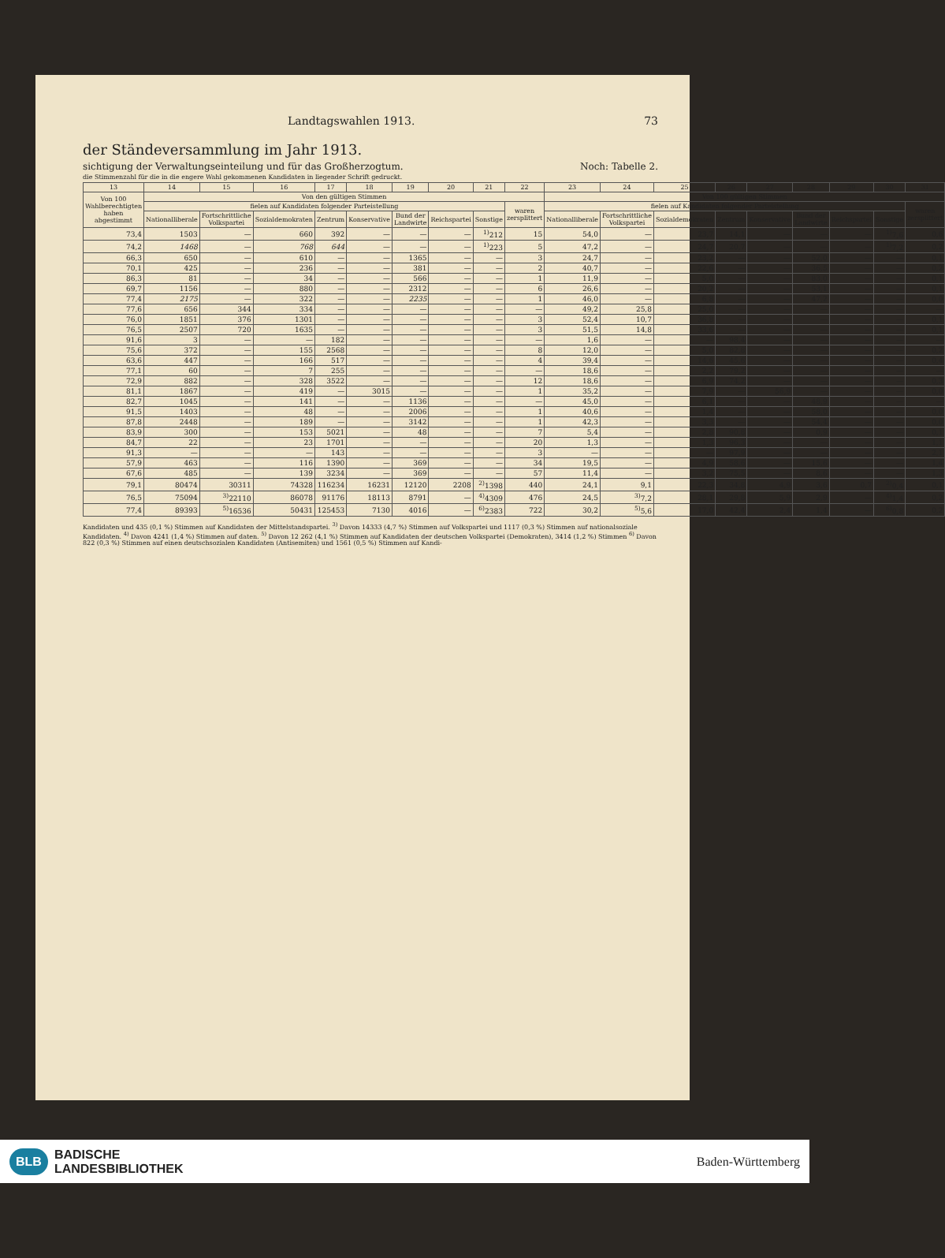Landtagswahlen 1913. 73
der Ständeversammlung im Jahr 1913.
sichtigung der Verwaltungseinteilung und für das Großherzogtum. Noch: Tabelle 2.
die Stimmenzahl für die in die engere Wahl gekommenen Kandidaten in liegender Schrift gedruckt.
| 13 | 14 | 15 | 16 | 17 | 18 | 19 | 20 | 21 | 22 | 23 | 24 | 25 | 26 | 27 | 28 | 29 | 30 | 31 |
| --- | --- | --- | --- | --- | --- | --- | --- | --- | --- | --- | --- | --- | --- | --- | --- | --- | --- | --- |
| Von 100 Wahlberechtigten haben abgestimmt | Von den gültigen Stimmen | | | | | | | | | Von 100 gültigen Stimmen | | | | | | | | |
| | fielen auf Kandidaten folgender Parteistellung | | | | | | | | waren zersplittert | fielen auf Kandidaten folgender Parteistellung | | | | | | | | waren zersplittert |
| | Nationalliberale | Fortschrittliche Volkspartei | Sozialdemokraten | Zentrum | Konservative | Bund der Landwirte | Reichspartei | Sonstige | | Nationalliberale | Fortschrittliche Volkspartei | Sozialdemokraten | Zentrum | Konservative | Bund der Landwirte | Reichspartei | Sonstige | |
| 73,4 | 1503 | — | 660 | 392 | — | — | — | <sup>1)</sup> 212 | 15 | 54,0 | — | 23,7 | 14,1 | — | — | — | <sup>1)</sup> 7,6 | 0,6 |
| 74,2 | 1468 | — | 768 | 644 | — | — | — | <sup>1)</sup> 223 | 5 | 47,2 | — | 24,7 | 20,7 | — | — | — | <sup>1)</sup> 7,2 | 0,2 |
| 66,3 | 650 | — | 610 | — | — | 1365 | — | — | 3 | 24,7 | — | 23,2 | — | — | 52,0 | — | — | 0,1 |
| 70,1 | 425 | — | 236 | — | — | 381 | — | — | 2 | 40,7 | — | 22,6 | — | — | 36,5 | — | — | 0,2 |
| 86,3 | 81 | — | 34 | — | — | 566 | — | — | 1 | 11,9 | — | 5,0 | — | — | 83,0 | — | — | 0,1 |
| 69,7 | 1156 | — | 880 | — | — | 2312 | — | — | 6 | 26,6 | — | 20,2 | — | — | 53,1 | — | — | 0,1 |
| 77,4 | 2175 | — | 322 | — | — | 2235 | — | — | 1 | 46,0 | — | 6,8 | — | — | 47,2 | — | — | 0,0 |
| 77,6 | 656 | 344 | 334 | — | — | — | — | — | — | 49,2 | 25,8 | 25,0 | — | — | — | — | — | — |
| 76,0 | 1851 | 376 | 1301 | — | — | — | — | — | 3 | 52,4 | 10,7 | 36,8 | — | — | — | — | — | 0,1 |
| 76,5 | 2507 | 720 | 1635 | — | — | — | — | — | 3 | 51,5 | 14,8 | 33,6 | — | — | — | — | — | 0,1 |
| 91,6 | 3 | — | — | 182 | — | — | — | — | — | 1,6 | — | — | 98,4 | — | — | — | — | — |
| 75,6 | 372 | — | 155 | 2568 | — | — | — | — | 8 | 12,0 | — | 5,0 | 82,8 | — | — | — | — | 0,2 |
| 63,6 | 447 | — | 166 | 517 | — | — | — | — | 4 | 39,4 | — | 14,6 | 45,6 | — | — | — | — | 0,4 |
| 77,1 | 60 | — | 7 | 255 | — | — | — | — | — | 18,6 | — | 2,2 | 79,2 | — | — | — | — | — |
| 72,9 | 882 | — | 328 | 3522 | — | — | — | — | 12 | 18,6 | — | 6,9 | 74,2 | — | — | — | — | 0,3 |
| 81,1 | 1867 | — | 419 | — | 3015 | — | — | — | 1 | 35,2 | — | 7,9 | — | 56,9 | — | — | — | 0,0 |
| 82,7 | 1045 | — | 141 | — | — | 1136 | — | — | — | 45,0 | — | 6,1 | — | — | 48,9 | — | — | — |
| 91,5 | 1403 | — | 48 | — | — | 2006 | — | — | 1 | 40,6 | — | 1,4 | — | — | 58,0 | — | — | 0,0 |
| 87,8 | 2448 | — | 189 | — | — | 3142 | — | — | 1 | 42,3 | — | 3,3 | — | — | 54,4 | — | — | 0,0 |
| 83,9 | 300 | — | 153 | 5021 | — | 48 | — | — | 7 | 5,4 | — | 2,8 | 90,8 | — | 0,9 | — | — | 0,1 |
| 84,7 | 22 | — | 23 | 1701 | — | — | — | — | 20 | 1,3 | — | 1,3 | 96,3 | — | — | — | — | 1,1 |
| 91,3 | — | — | — | 143 | — | — | — | — | 3 | — | — | — | 97,9 | — | — | — | — | 2,1 |
| 57,9 | 463 | — | 116 | 1390 | — | 369 | — | — | 34 | 19,5 | — | 4,9 | 58,6 | — | 15,6 | — | — | 1,4 |
| 67,6 | 485 | — | 139 | 3234 | — | 369 | — | — | 57 | 11,4 | — | 3,2 | 75,5 | — | 8,6 | — | — | 1,3 |
| 79,1 | 80474 | 30311 | 74328 | 116234 | 16231 | 12120 | 2208 | <sup>2)</sup> 1398 | 440 | 24,1 | 9,1 | 22,3 | 34,8 | 4,9 | 3,6 | 0,7 | <sup>2)</sup> 0,4 | 0,1 |
| 76,5 | 75094 | <sup>3)</sup> 22110 | 86078 | 91176 | 18113 | 8791 | — | <sup>4)</sup> 4309 | 476 | 24,5 | <sup>3)</sup> 7,2 | 28,1 | 29,8 | 5,9 | 2,9 | — | <sup>4)</sup> 1,4 | 0,2 |
| 77,4 | 89393 | <sup>5)</sup> 16536 | 50431 | 125453 | 7130 | 4016 | — | <sup>6)</sup> 2383 | 722 | 30,2 | <sup>5)</sup> 5,6 | 17,0 | 42,4 | 2,4 | 1,4 | — | <sup>6)</sup> 0,8 | 0,2 |
Kandidaten und 435 (0,1 %) Stimmen auf Kandidaten der Mittelstandspartei. <sup>3)</sup> Davon 14333 (4,7 %) Stimmen auf Volkspartei und 1117 (0,3 %) Stimmen auf nationalsoziale Kandidaten. <sup>4)</sup> Davon 4241 (1,4 %) Stimmen auf daten. <sup>5)</sup> Davon 12 262 (4,1 %) Stimmen auf Kandidaten der deutschen Volkspartei (Demokraten), 3414 (1,2 %) Stimmen <sup>6)</sup> Davon 822 (0,3 %) Stimmen auf einen deutschsozialen Kandidaten (Antisemiten) und 1561 (0,5 %) Stimmen auf Kandi-
BLB BADISCHE
LANDESBIBLIOTHEK
Baden-Württemberg